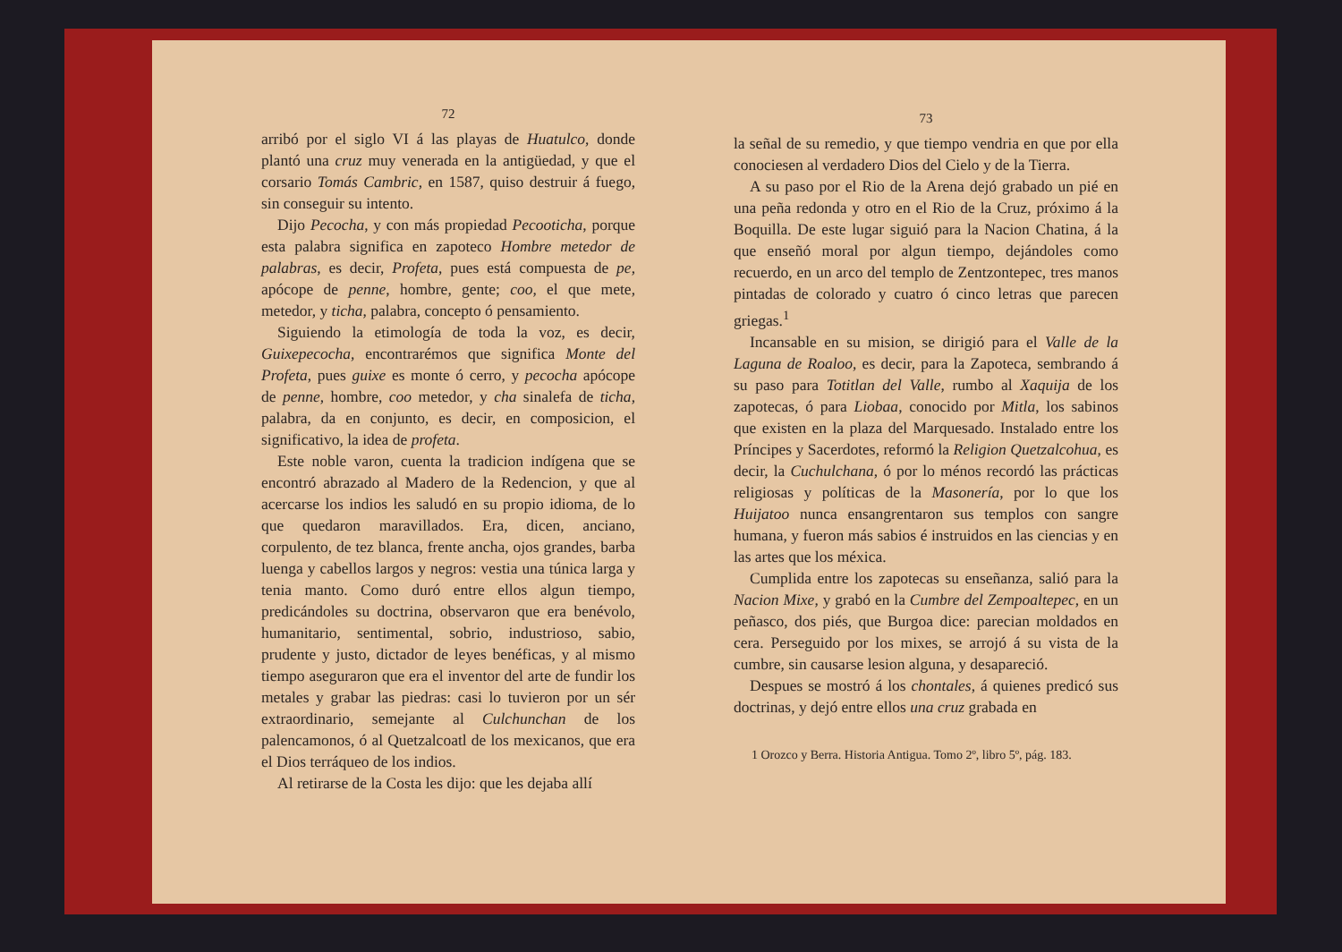72
arribó por el siglo VI á las playas de Huatulco, donde plantó una cruz muy venerada en la antigüedad, y que el corsario Tomás Cambric, en 1587, quiso destruir á fuego, sin conseguir su intento.
Dijo Pecocha, y con más propiedad Pecooticha, porque esta palabra significa en zapoteco Hombre metedor de palabras, es decir, Profeta, pues está compuesta de pe, apócope de penne, hombre, gente; coo, el que mete, metedor, y ticha, palabra, concepto ó pensamiento.
Siguiendo la etimología de toda la voz, es decir, Guixepecocha, encontrarémos que significa Monte del Profeta, pues guixe es monte ó cerro, y pecocha apócope de penne, hombre, coo metedor, y cha sinalefa de ticha, palabra, da en conjunto, es decir, en composicion, el significativo, la idea de profeta.
Este noble varon, cuenta la tradicion indígena que se encontró abrazado al Madero de la Redencion, y que al acercarse los indios les saludó en su propio idioma, de lo que quedaron maravillados. Era, dicen, anciano, corpulento, de tez blanca, frente ancha, ojos grandes, barba luenga y cabellos largos y negros: vestia una túnica larga y tenia manto. Como duró entre ellos algun tiempo, predicándoles su doctrina, observaron que era benévolo, humanitario, sentimental, sobrio, industrioso, sabio, prudente y justo, dictador de leyes benéficas, y al mismo tiempo aseguraron que era el inventor del arte de fundir los metales y grabar las piedras: casi lo tuvieron por un sér extraordinario, semejante al Culchunchan de los palencamonos, ó al Quetzalcoatl de los mexicanos, que era el Dios terráqueo de los indios.
Al retirarse de la Costa les dijo: que les dejaba allí
73
la señal de su remedio, y que tiempo vendria en que por ella conociesen al verdadero Dios del Cielo y de la Tierra.
A su paso por el Rio de la Arena dejó grabado un pié en una peña redonda y otro en el Rio de la Cruz, próximo á la Boquilla. De este lugar siguió para la Nacion Chatina, á la que enseñó moral por algun tiempo, dejándoles como recuerdo, en un arco del templo de Zentzontepec, tres manos pintadas de colorado y cuatro ó cinco letras que parecen griegas.<sup>1</sup>
Incansable en su mision, se dirigió para el Valle de la Laguna de Roaloo, es decir, para la Zapoteca, sembrando á su paso para Totitlan del Valle, rumbo al Xaquija de los zapotecas, ó para Liobaa, conocido por Mitla, los sabinos que existen en la plaza del Marquesado. Instalado entre los Príncipes y Sacerdotes, reformó la Religion Quetzalcohua, es decir, la Cuchulchana, ó por lo ménos recordó las prácticas religiosas y políticas de la Masonería, por lo que los Huijatoo nunca ensangrentaron sus templos con sangre humana, y fueron más sabios é instruidos en las ciencias y en las artes que los méxica.
Cumplida entre los zapotecas su enseñanza, salió para la Nacion Mixe, y grabó en la Cumbre del Zempoaltepec, en un peñasco, dos piés, que Burgoa dice: parecian moldados en cera. Perseguido por los mixes, se arrojó á su vista de la cumbre, sin causarse lesion alguna, y desapareció.
Despues se mostró á los chontales, á quienes predicó sus doctrinas, y dejó entre ellos una cruz grabada en
1 Orozco y Berra. Historia Antigua. Tomo 2º, libro 5º, pág. 183.